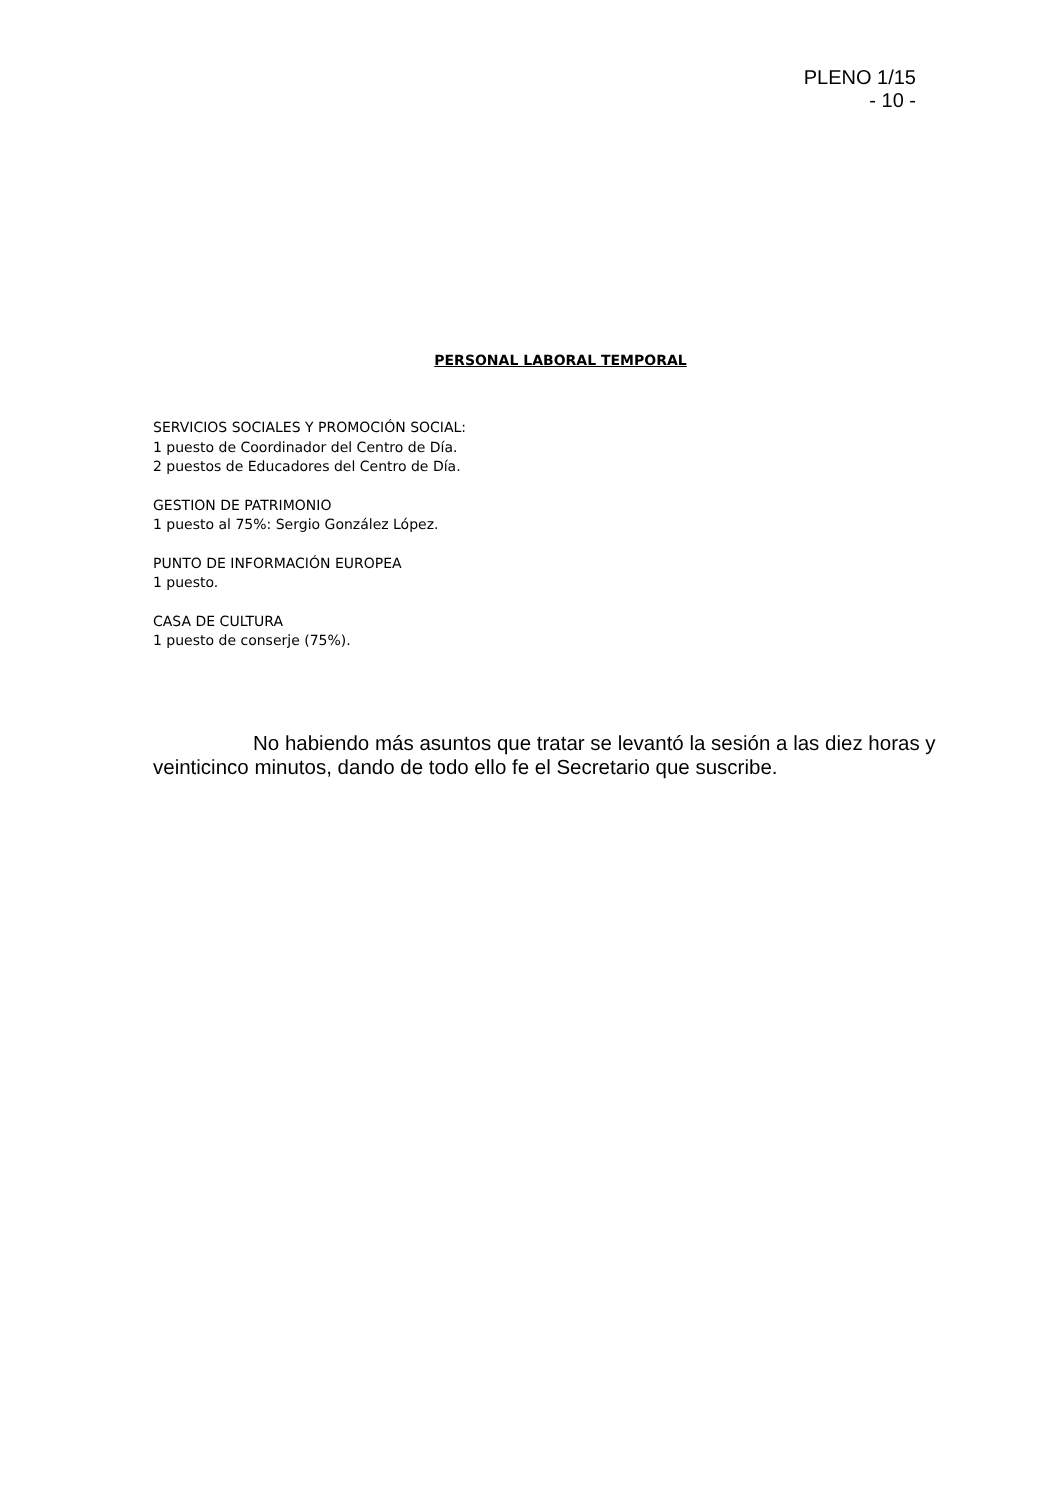PLENO 1/15
- 10 -
PERSONAL LABORAL TEMPORAL
SERVICIOS SOCIALES Y PROMOCIÓN SOCIAL:
1 puesto de Coordinador del Centro de Día.
2 puestos de Educadores del Centro de Día.
GESTION DE PATRIMONIO
1 puesto al 75%: Sergio González López.
PUNTO DE INFORMACIÓN EUROPEA
1 puesto.
CASA DE CULTURA
1 puesto de conserje (75%).
No habiendo más asuntos que tratar se levantó la sesión a las diez horas y veinticinco minutos, dando de todo ello fe el Secretario que suscribe.